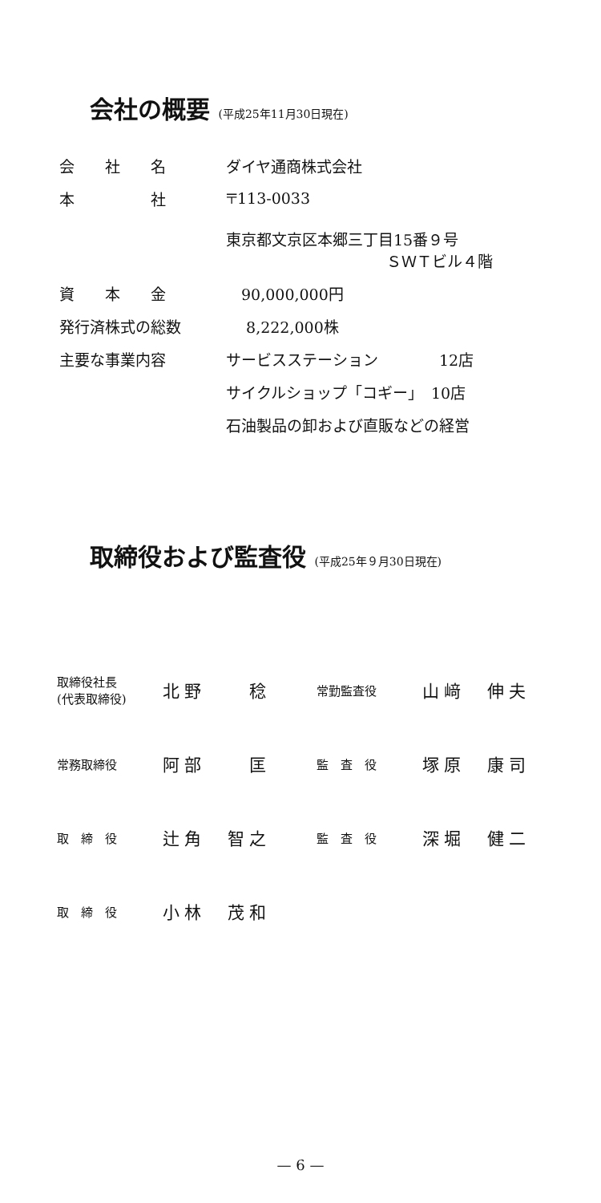会社の概要 (平成25年11月30日現在)
| 会 社 名 | ダイヤ通商株式会社 |
| 本 社 | 〒113-0033 東京都文京区本郷三丁目15番９号 ＳＷＴビル４階 |
| 資 本 金 | 90,000,000円 |
| 発行済株式の総数 | 8,222,000株 |
| 主要な事業内容 | サービスステーション 12店 |
| | サイクルショップ「コギー」 10店 |
| | 石油製品の卸および直販などの経営 |
取締役および監査役 (平成25年９月30日現在)
| 取締役社長 (代表取締役) | 北野 稔 | 常勤監査役 | 山﨑 伸夫 |
| 常務取締役 | 阿部 匡 | 監 査 役 | 塚原 康司 |
| 取 締 役 | 辻角 智之 | 監 査 役 | 深堀 健二 |
| 取 締 役 | 小林 茂和 | | |
— 6 —